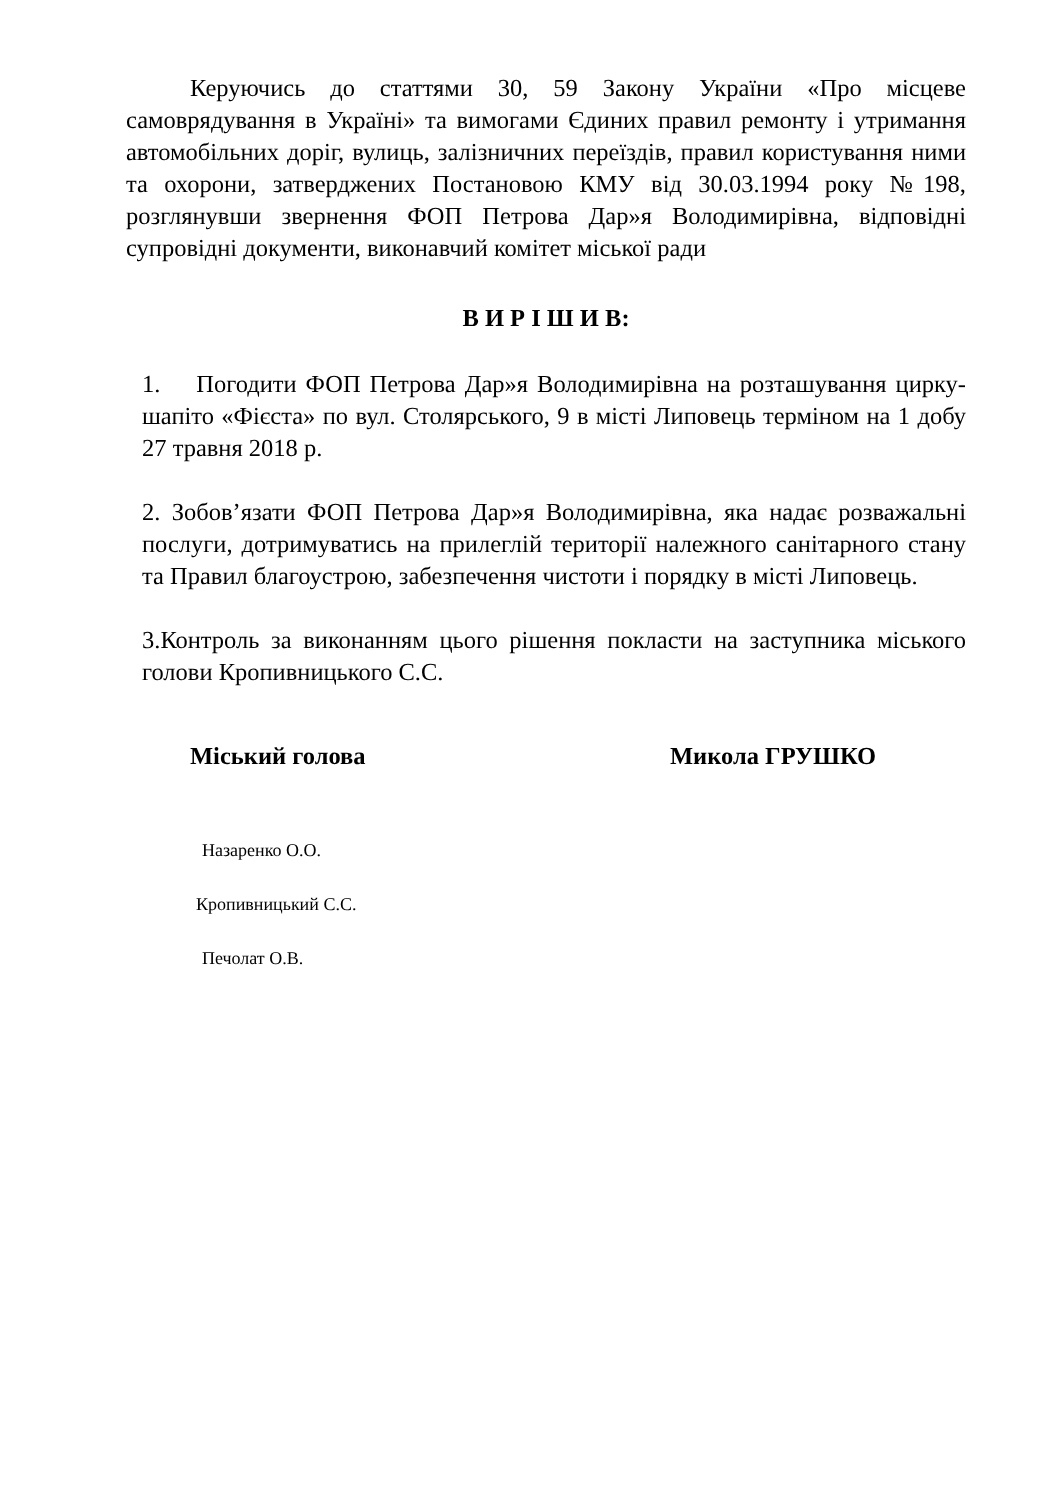Керуючись до статтями 30, 59 Закону України «Про місцеве самоврядування в Україні» та вимогами Єдиних правил ремонту і утримання автомобільних доріг, вулиць, залізничних переїздів, правил користування ними та охорони, затверджених Постановою КМУ від 30.03.1994 року №198, розглянувши звернення ФОП Петрова Дар»я Володимирівна, відповідні супровідні документи, виконавчий комітет міської ради
В И Р І Ш И В:
1. Погодити ФОП Петрова Дар»я Володимирівна на розташування цирку-шапіто «Фієста» по вул. Столярського, 9 в місті Липовець терміном на 1 добу 27 травня 2018 р.
2. Зобов’язати ФОП Петрова Дар»я Володимирівна, яка надає розважальні послуги, дотримуватись на прилеглій території належного санітарного стану та Правил благоустрою, забезпечення чистоти і порядку в місті Липовець.
3.Контроль за виконанням цього рішення покласти на заступника міського голови Кропивницького С.С.
Міський голова Микола ГРУШКО
Назаренко О.О.
Кропивницький С.С.
Печолат О.В.